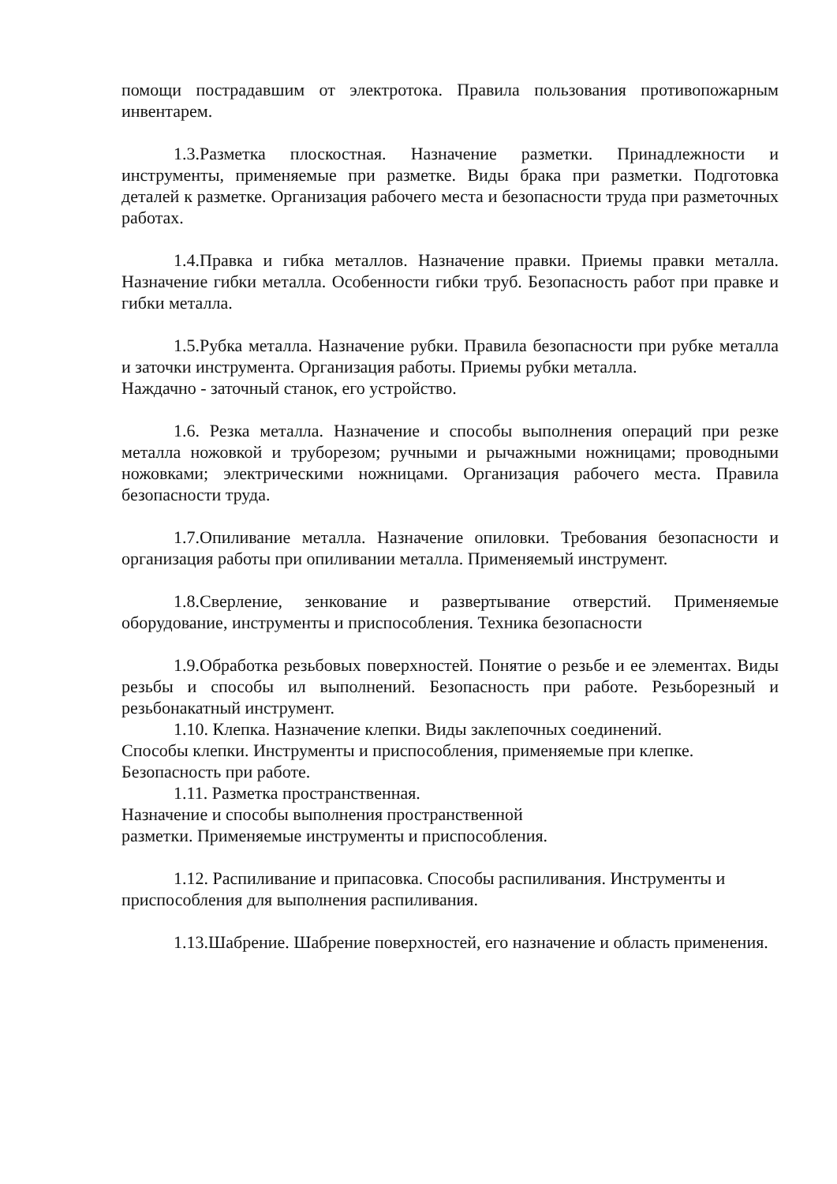помощи пострадавшим от электротока. Правила пользования противопожарным инвентарем.
1.3.Разметка плоскостная. Назначение разметки. Принадлежности и инструменты, применяемые при разметке. Виды брака при разметки. Подготовка деталей к разметке. Организация рабочего места и безопасности труда при разметочных работах.
1.4.Правка и гибка металлов. Назначение правки. Приемы правки металла. Назначение гибки металла. Особенности гибки труб. Безопасность работ при правке и гибки металла.
1.5.Рубка металла. Назначение рубки. Правила безопасности при рубке металла и заточки инструмента. Организация работы. Приемы рубки металла.
Наждачно - заточный станок, его устройство.
1.6. Резка металла. Назначение и способы выполнения операций при резке металла ножовкой и труборезом; ручными и рычажными ножницами; проводными ножовками; электрическими ножницами. Организация рабочего места. Правила безопасности труда.
1.7.Опиливание металла. Назначение опиловки. Требования безопасности и организация работы при опиливании металла. Применяемый инструмент.
1.8.Сверление, зенкование и развертывание отверстий. Применяемые оборудование, инструменты и приспособления. Техника безопасности
1.9.Обработка резьбовых поверхностей. Понятие о резьбе и ее элементах. Виды резьбы и способы ил выполнений. Безопасность при работе. Резьборезный и резьбонакатный инструмент.
1.10. Клепка. Назначение клепки. Виды заклепочных соединений.
Способы клепки. Инструменты и приспособления, применяемые при клепке. Безопасность при работе.
1.11. Разметка пространственная.
Назначение и способы выполнения пространственной
разметки. Применяемые инструменты и приспособления.
1.12. Распиливание и припасовка. Способы распиливания. Инструменты и приспособления для выполнения распиливания.
1.13.Шабрение. Шабрение поверхностей, его назначение и область применения.